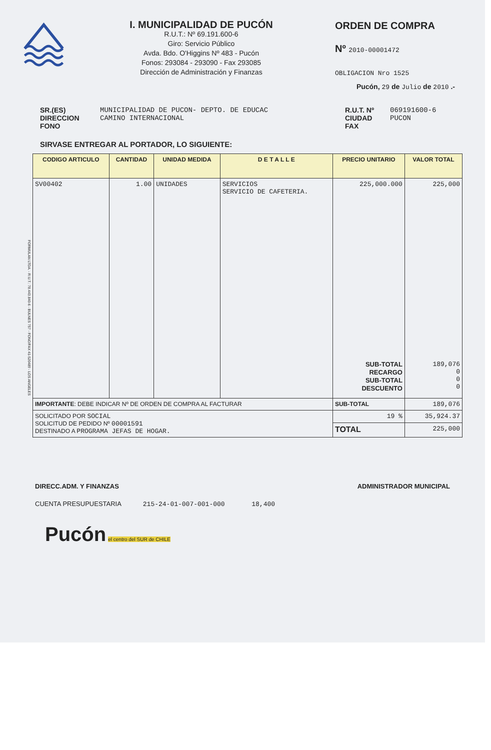I. MUNICIPALIDAD DE PUCÓN
R.U.T.: Nº 69.191.600-6
Giro: Servicio Público
Avda. Bdo. O'Higgins Nº 483 - Pucón
Fonos: 293084 - 293090 - Fax 293085
Dirección de Administración y Finanzas
ORDEN DE COMPRA
Nº 2010-00001472
OBLIGACION Nro 1525
Pucón, 29 de Julio de 2010 .-
SR.(ES)
DIRECCION
FONO
MUNICIPALIDAD DE PUCON- DEPTO. DE EDUCAC
CAMINO INTERNACIONAL
R.U.T. Nº
CIUDAD
FAX
069191600-6
PUCON
SIRVASE ENTREGAR AL PORTADOR, LO SIGUIENTE:
| CODIGO ARTICULO | CANTIDAD | UNIDAD MEDIDA | D E T A L L E | PRECIO UNITARIO | VALOR TOTAL |
| --- | --- | --- | --- | --- | --- |
| SV00402 | 1.00 | UNIDADES | SERVICIOS SERVICIO DE CAFETERIA. | 225,000.000 SUB-TOTAL RECARGO SUB-TOTAL DESCUENTO | 225,000 189,076 0 0 0 |
| IMPORTANTE : DEBE INDICAR Nº DE ORDEN DE COMPRA AL FACTURAR | | | | SUB-TOTAL | 189,076 |
| SOLICITADO POR SOCIAL SOLICITUD DE PEDIDO Nº 00001591 DESTINADO A PROGRAMA JEFAS DE HOGAR. | | | | 19 % | 35,924.37 |
| | | | | TOTAL | 225,000 |
DIRECC.ADM. Y FINANZAS ADMINISTRADOR MUNICIPAL
CUENTA PRESUPUESTARIA 215-24-01-007-001-000 18,400
Pucón
el centro del SUR de CHILE
FORMULAN LTDA. - R.U.T.: 78.443.840-6 - BULNES 757 - FONO/FAX 41-520489 - LOS ANGELES